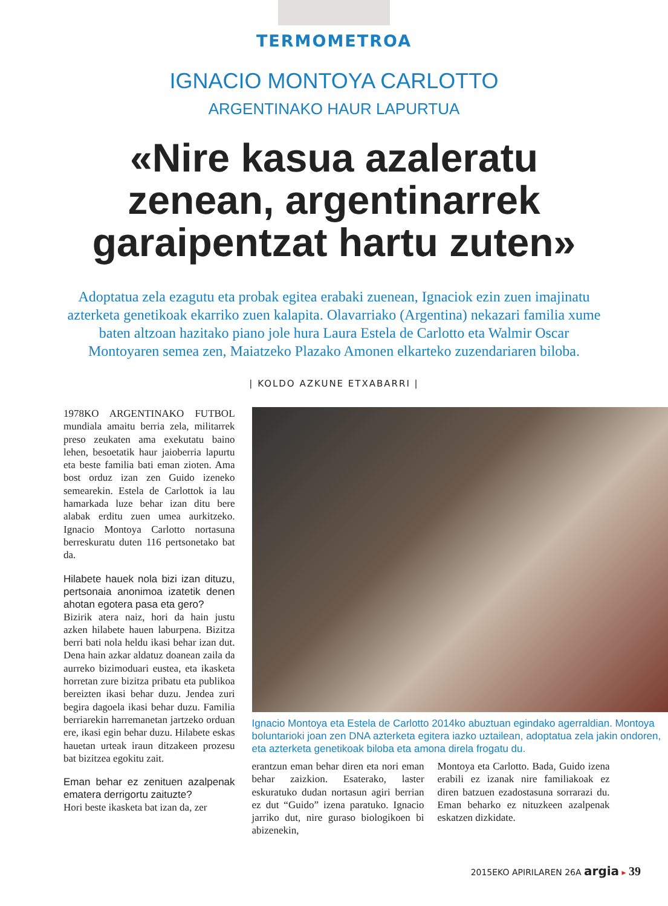TERMOMETROA
IGNACIO MONTOYA CARLOTTO
ARGENTINAKO HAUR LAPURTUA
«Nire kasua azaleratu zenean, argentinarrek garaipentzat hartu zuten»
Adoptatua zela ezagutu eta probak egitea erabaki zuenean, Ignaciok ezin zuen imajinatu azterketa genetikoak ekarriko zuen kalapita. Olavarriako (Argentina) nekazari familia xume baten altzoan hazitako piano jole hura Laura Estela de Carlotto eta Walmir Oscar Montoyaren semea zen, Maiatzeko Plazako Amonen elkarteko zuzendariaren biloba.
| KOLDO AZKUNE ETXABARRI |
1978KO ARGENTINAKO FUTBOL mundiala amaitu berria zela, militarrek preso zeukaten ama exekutatu baino lehen, besoetatik haur jaioberria lapurtu eta beste familia bati eman zioten. Ama bost orduz izan zen Guido izeneko semearekin. Estela de Carlottok ia lau hamarkada luze behar izan ditu bere alabak erditu zuen umea aurkitzeko. Ignacio Montoya Carlotto nortasuna berreskuratu duten 116 pertsonetako bat da.
Hilabete hauek nola bizi izan dituzu, pertsonaia anonimoa izatetik denen ahotan egotera pasa eta gero?
Bizirik atera naiz, hori da hain justu azken hilabete hauen laburpena. Bizitza berri bati nola heldu ikasi behar izan dut. Dena hain azkar aldatuz doanean zaila da aurreko bizimoduari eustea, eta ikasketa horretan zure bizitza pribatu eta publikoa bereizten ikasi behar duzu. Jendea zuri begira dagoela ikasi behar duzu. Familia berriarekin harremanetan jartzeko orduan ere, ikasi egin behar duzu. Hilabete eskas hauetan urteak iraun ditzakeen prozesu bat bizitzea egokitu zait.
Eman behar ez zenituen azalpenak ematera derrigortu zaituzte?
Hori beste ikasketa bat izan da, zer
Ignacio Montoya eta Estela de Carlotto 2014ko abuztuan egindako agerraldian. Montoya boluntarioki joan zen DNA azterketa egitera iazko uztailean, adoptatua zela jakin ondoren, eta azterketa genetikoak biloba eta amona direla frogatu du.
erantzun eman behar diren eta nori eman behar zaizkion. Esaterako, laster eskuratuko dudan nortasun agiri berrian ez dut “Guido” izena paratuko. Ignacio jarriko dut, nire guraso biologikoen bi abizenekin,
Montoya eta Carlotto. Bada, Guido izena erabili ez izanak nire familiakoak ez diren batzuen ezadostasuna sorrarazi du. Eman beharko ez nituzkeen azalpenak eskatzen dizkidate.
2015EKO APIRILAREN 26A argia ▸ 39